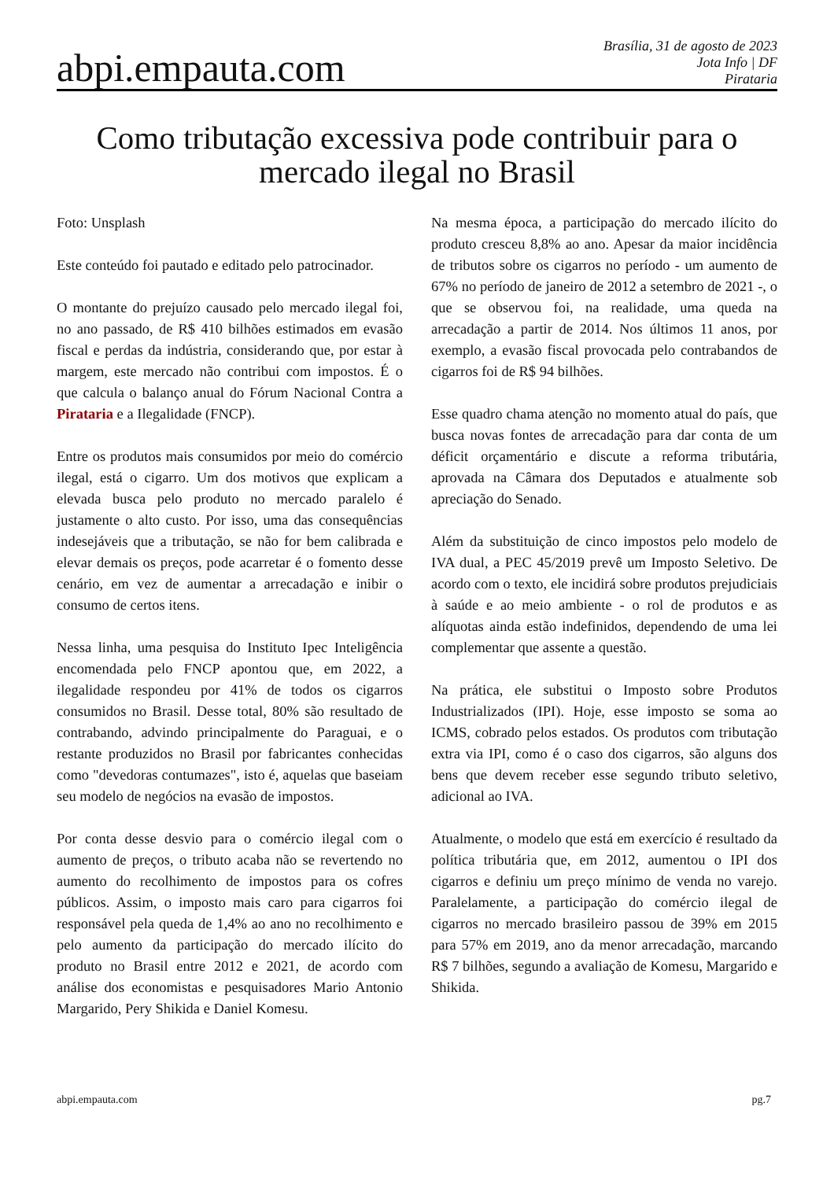abpi.empauta.com
Brasília, 31 de agosto de 2023
Jota Info | DF
Pirataria
Como tributação excessiva pode contribuir para o mercado ilegal no Brasil
Foto: Unsplash
Este conteúdo foi pautado e editado pelo patrocinador.
O montante do prejuízo causado pelo mercado ilegal foi, no ano passado, de R$ 410 bilhões estimados em evasão fiscal e perdas da indústria, considerando que, por estar à margem, este mercado não contribui com impostos. É o que calcula o balanço anual do Fórum Nacional Contra a Pirataria e a Ilegalidade (FNCP).
Entre os produtos mais consumidos por meio do comércio ilegal, está o cigarro. Um dos motivos que explicam a elevada busca pelo produto no mercado paralelo é justamente o alto custo. Por isso, uma das consequências indesejáveis que a tributação, se não for bem calibrada e elevar demais os preços, pode acarretar é o fomento desse cenário, em vez de aumentar a arrecadação e inibir o consumo de certos itens.
Nessa linha, uma pesquisa do Instituto Ipec Inteligência encomendada pelo FNCP apontou que, em 2022, a ilegalidade respondeu por 41% de todos os cigarros consumidos no Brasil. Desse total, 80% são resultado de contrabando, advindo principalmente do Paraguai, e o restante produzidos no Brasil por fabricantes conhecidas como "devedoras contumazes", isto é, aquelas que baseiam seu modelo de negócios na evasão de impostos.
Por conta desse desvio para o comércio ilegal com o aumento de preços, o tributo acaba não se revertendo no aumento do recolhimento de impostos para os cofres públicos. Assim, o imposto mais caro para cigarros foi responsável pela queda de 1,4% ao ano no recolhimento e pelo aumento da participação do mercado ilícito do produto no Brasil entre 2012 e 2021, de acordo com análise dos economistas e pesquisadores Mario Antonio Margarido, Pery Shikida e Daniel Komesu.
Na mesma época, a participação do mercado ilícito do produto cresceu 8,8% ao ano. Apesar da maior incidência de tributos sobre os cigarros no período - um aumento de 67% no período de janeiro de 2012 a setembro de 2021 -, o que se observou foi, na realidade, uma queda na arrecadação a partir de 2014. Nos últimos 11 anos, por exemplo, a evasão fiscal provocada pelo contrabandos de cigarros foi de R$ 94 bilhões.
Esse quadro chama atenção no momento atual do país, que busca novas fontes de arrecadação para dar conta de um déficit orçamentário e discute a reforma tributária, aprovada na Câmara dos Deputados e atualmente sob apreciação do Senado.
Além da substituição de cinco impostos pelo modelo de IVA dual, a PEC 45/2019 prevê um Imposto Seletivo. De acordo com o texto, ele incidirá sobre produtos prejudiciais à saúde e ao meio ambiente - o rol de produtos e as alíquotas ainda estão indefinidos, dependendo de uma lei complementar que assente a questão.
Na prática, ele substitui o Imposto sobre Produtos Industrializados (IPI). Hoje, esse imposto se soma ao ICMS, cobrado pelos estados. Os produtos com tributação extra via IPI, como é o caso dos cigarros, são alguns dos bens que devem receber esse segundo tributo seletivo, adicional ao IVA.
Atualmente, o modelo que está em exercício é resultado da política tributária que, em 2012, aumentou o IPI dos cigarros e definiu um preço mínimo de venda no varejo. Paralelamente, a participação do comércio ilegal de cigarros no mercado brasileiro passou de 39% em 2015 para 57% em 2019, ano da menor arrecadação, marcando R$ 7 bilhões, segundo a avaliação de Komesu, Margarido e Shikida.
abpi.empauta.com pg.7